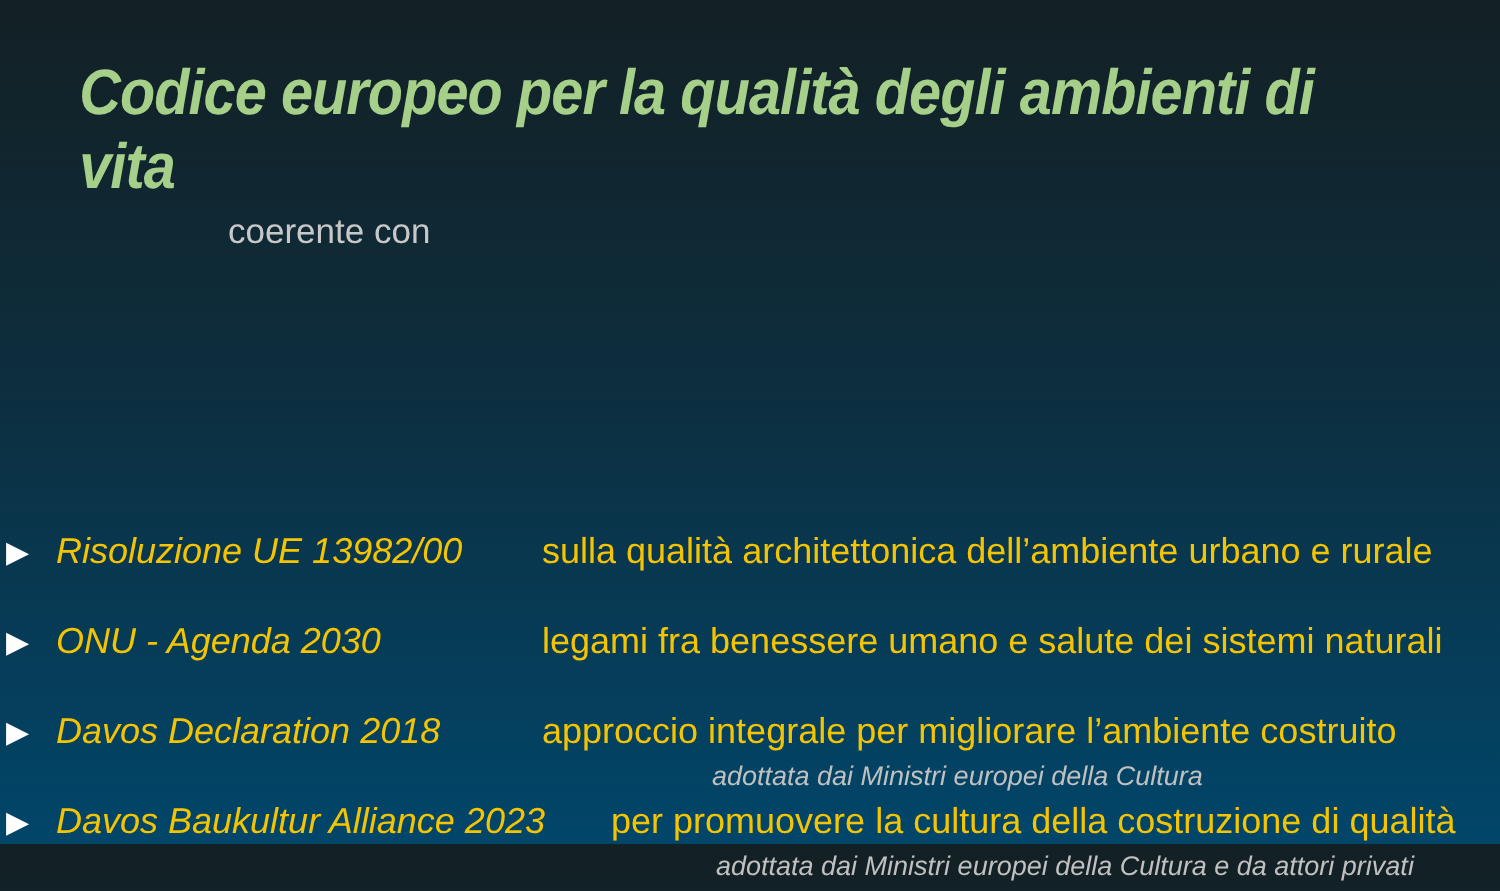Codice europeo per la qualità degli ambienti di vita
coerente con
▶ Risoluzione UE 13982/00 sulla qualità architettonica dell’ambiente urbano e rurale
▶ ONU - Agenda 2030 legami fra benessere umano e salute dei sistemi naturali
▶ Davos Declaration 2018 approccio integrale per migliorare l’ambiente costruito
adottata dai Ministri europei della Cultura
▶ Davos Baukultur Alliance 2023 per promuovere la cultura della costruzione di qualità
adottata dai Ministri europei della Cultura e da attori privati